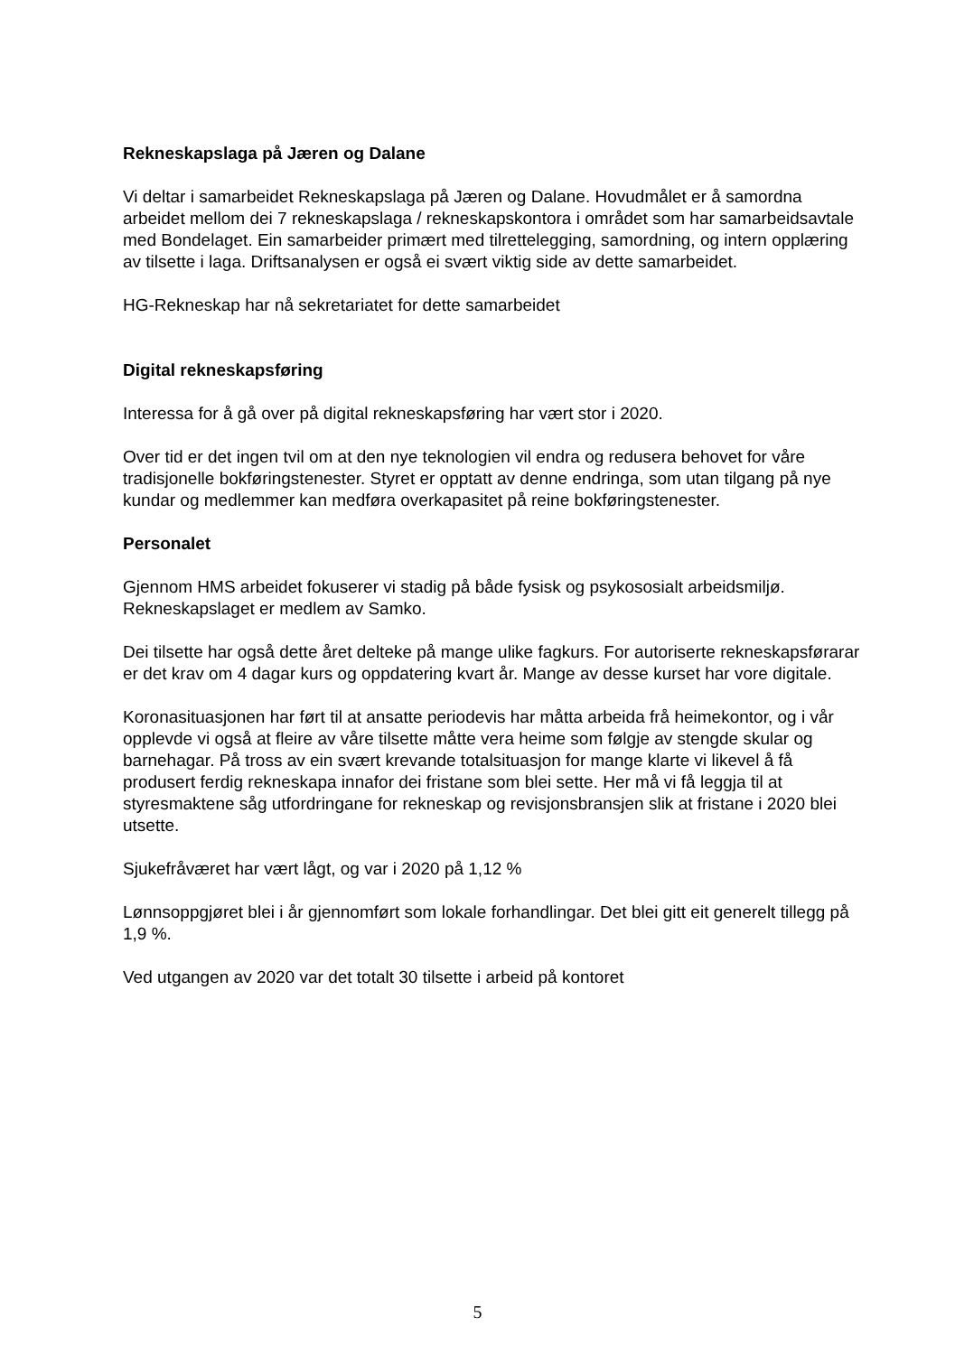Rekneskapslaga på Jæren og Dalane
Vi deltar i samarbeidet Rekneskapslaga på Jæren og Dalane. Hovudmålet er å samordna arbeidet mellom dei 7 rekneskapslaga / rekneskapskontora i området som har samarbeidsavtale med Bondelaget. Ein samarbeider primært med tilrettelegging, samordning, og intern opplæring av tilsette i laga. Driftsanalysen er også ei svært viktig side av dette samarbeidet.
HG-Rekneskap har nå sekretariatet for dette samarbeidet
Digital rekneskapsføring
Interessa for å gå over på digital rekneskapsføring har vært stor i 2020.
Over tid er det ingen tvil om at den nye teknologien vil endra og redusera behovet for våre tradisjonelle bokføringstenester. Styret er opptatt av denne endringa, som utan tilgang på nye kundar og medlemmer kan medføra overkapasitet på reine bokføringstenester.
Personalet
Gjennom HMS arbeidet fokuserer vi stadig på både fysisk og psykososialt arbeidsmiljø. Rekneskapslaget er medlem av Samko.
Dei tilsette har også dette året delteke på mange ulike fagkurs. For autoriserte rekneskapsførarar er det krav om 4 dagar kurs og oppdatering kvart år. Mange av desse kurset har vore digitale.
Koronasituasjonen har ført til at ansatte periodevis har måtta arbeida frå heimekontor, og i vår opplevde vi også at fleire av våre tilsette måtte vera heime som følgje av stengde skular og barnehagar. På tross av ein svært krevande totalsituasjon for mange klarte vi likevel å få produsert ferdig rekneskapa innafor dei fristane som blei sette. Her må vi få leggja til at styresmaktene såg utfordringane for rekneskap og revisjonsbransjen slik at fristane i 2020 blei utsette.
Sjukefråværet har vært lågt, og var i 2020 på 1,12 %
Lønnsoppgjøret blei i år gjennomført som lokale forhandlingar. Det blei gitt eit generelt tillegg på 1,9 %.
Ved utgangen av 2020 var det totalt 30 tilsette i arbeid på kontoret
5